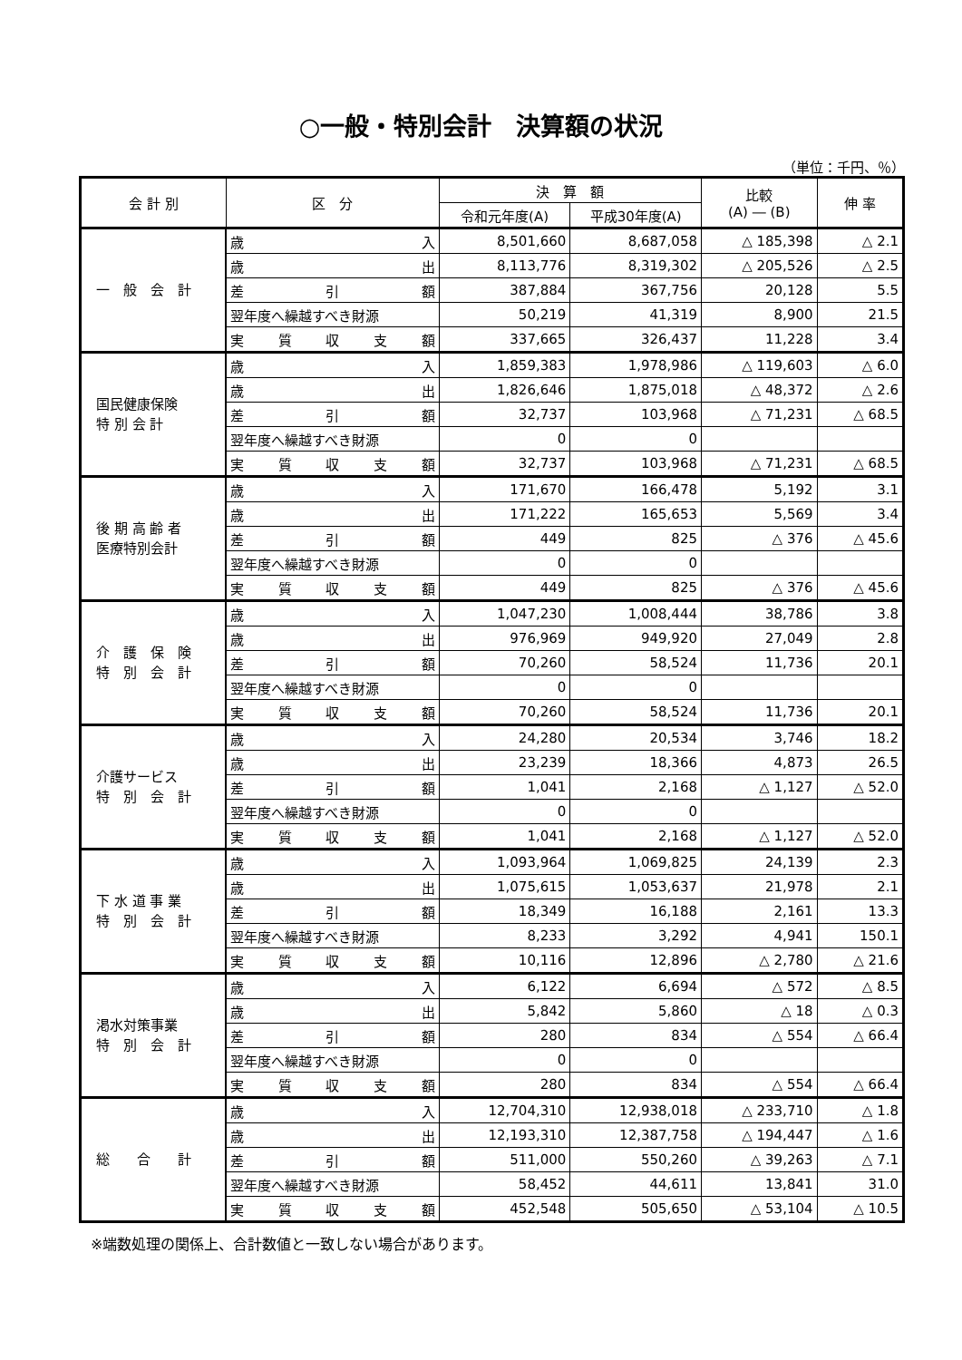○一般・特別会計　決算額の状況
（単位：千円、％）
| 会 計 別 | 区 分 | 決 算 額 | | 比較 (A) ― (B) | 伸 率 |
| --- | --- | --- | --- | --- | --- |
| | | 令和元年度(A) | 平成30年度(A) | | |
| 一 般 会 計 | 歳 入 | 8,501,660 | 8,687,058 | △ 185,398 | △ 2.1 |
| | 歳 出 | 8,113,776 | 8,319,302 | △ 205,526 | △ 2.5 |
| | 差 引 額 | 387,884 | 367,756 | 20,128 | 5.5 |
| | 翌年度へ繰越すべき財源 | 50,219 | 41,319 | 8,900 | 21.5 |
| | 実 質 収 支 額 | 337,665 | 326,437 | 11,228 | 3.4 |
| 国民健康保険 特 別 会 計 | 歳 入 | 1,859,383 | 1,978,986 | △ 119,603 | △ 6.0 |
| | 歳 出 | 1,826,646 | 1,875,018 | △ 48,372 | △ 2.6 |
| | 差 引 額 | 32,737 | 103,968 | △ 71,231 | △ 68.5 |
| | 翌年度へ繰越すべき財源 | 0 | 0 | | |
| | 実 質 収 支 額 | 32,737 | 103,968 | △ 71,231 | △ 68.5 |
| 後 期 高 齢 者 医療特別会計 | 歳 入 | 171,670 | 166,478 | 5,192 | 3.1 |
| | 歳 出 | 171,222 | 165,653 | 5,569 | 3.4 |
| | 差 引 額 | 449 | 825 | △ 376 | △ 45.6 |
| | 翌年度へ繰越すべき財源 | 0 | 0 | | |
| | 実 質 収 支 額 | 449 | 825 | △ 376 | △ 45.6 |
| 介 護 保 険 特 別 会 計 | 歳 入 | 1,047,230 | 1,008,444 | 38,786 | 3.8 |
| | 歳 出 | 976,969 | 949,920 | 27,049 | 2.8 |
| | 差 引 額 | 70,260 | 58,524 | 11,736 | 20.1 |
| | 翌年度へ繰越すべき財源 | 0 | 0 | | |
| | 実 質 収 支 額 | 70,260 | 58,524 | 11,736 | 20.1 |
| 介護サービス 特 別 会 計 | 歳 入 | 24,280 | 20,534 | 3,746 | 18.2 |
| | 歳 出 | 23,239 | 18,366 | 4,873 | 26.5 |
| | 差 引 額 | 1,041 | 2,168 | △ 1,127 | △ 52.0 |
| | 翌年度へ繰越すべき財源 | 0 | 0 | | |
| | 実 質 収 支 額 | 1,041 | 2,168 | △ 1,127 | △ 52.0 |
| 下 水 道 事 業 特 別 会 計 | 歳 入 | 1,093,964 | 1,069,825 | 24,139 | 2.3 |
| | 歳 出 | 1,075,615 | 1,053,637 | 21,978 | 2.1 |
| | 差 引 額 | 18,349 | 16,188 | 2,161 | 13.3 |
| | 翌年度へ繰越すべき財源 | 8,233 | 3,292 | 4,941 | 150.1 |
| | 実 質 収 支 額 | 10,116 | 12,896 | △ 2,780 | △ 21.6 |
| 渇水対策事業 特 別 会 計 | 歳 入 | 6,122 | 6,694 | △ 572 | △ 8.5 |
| | 歳 出 | 5,842 | 5,860 | △ 18 | △ 0.3 |
| | 差 引 額 | 280 | 834 | △ 554 | △ 66.4 |
| | 翌年度へ繰越すべき財源 | 0 | 0 | | |
| | 実 質 収 支 額 | 280 | 834 | △ 554 | △ 66.4 |
| 総 合 計 | 歳 入 | 12,704,310 | 12,938,018 | △ 233,710 | △ 1.8 |
| | 歳 出 | 12,193,310 | 12,387,758 | △ 194,447 | △ 1.6 |
| | 差 引 額 | 511,000 | 550,260 | △ 39,263 | △ 7.1 |
| | 翌年度へ繰越すべき財源 | 58,452 | 44,611 | 13,841 | 31.0 |
| | 実 質 収 支 額 | 452,548 | 505,650 | △ 53,104 | △ 10.5 |
※端数処理の関係上、合計数値と一致しない場合があります。